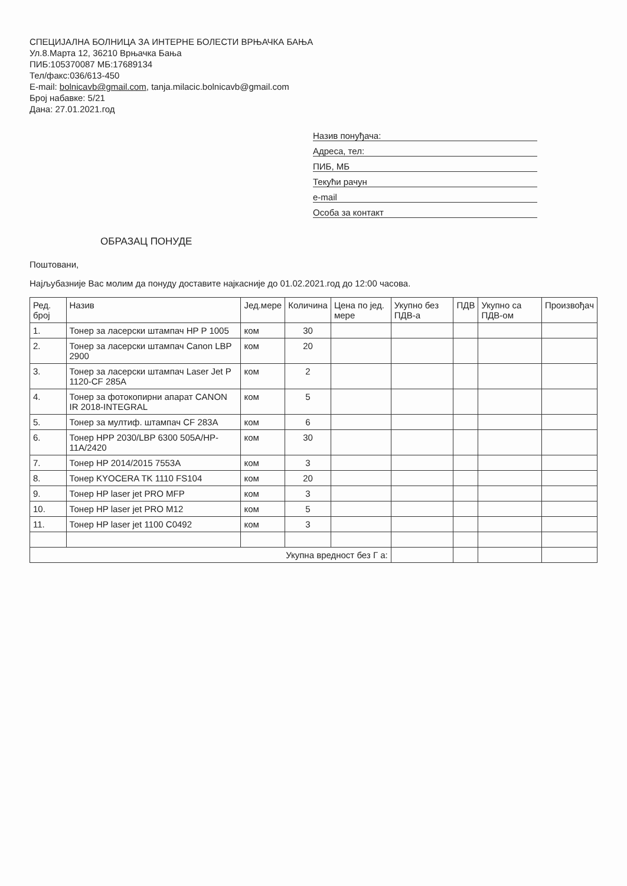СПЕЦИЈАЛНА БОЛНИЦА ЗА ИНТЕРНЕ БОЛЕСТИ ВРЊАЧКА БАЊА
Ул.8.Марта 12, 36210 Врњачка Бања
ПИБ:105370087 МБ:17689134
Тел/факс:036/613-450
E-mail: bolnicavb@gmail.com, tanja.milacic.bolnicavb@gmail.com
Број набавке: 5/21
Дана: 27.01.2021.год
Назив понуђача:
Адреса, тел:
ПИБ, МБ
Текући рачун
e-mail
Особа за контакт
ОБРАЗАЦ ПОНУДЕ
Поштовани,
Најљубазније Вас молим да понуду доставите најкасније до 01.02.2021.год до 12:00 часова.
| Ред. број | Назив | Јед.мере | Количина | Цена по јед. мере | Укупно без ПДВ-а | ПДВ | Укупно са ПДВ-ом | Произвођач |
| --- | --- | --- | --- | --- | --- | --- | --- | --- |
| 1. | Тонер за ласерски штампач HP P 1005 | ком | 30 | | | | | |
| 2. | Тонер за ласерски штампач Canon LBP 2900 | ком | 20 | | | | | |
| 3. | Тонер за ласерски штампач Laser Jet P 1120-CF 285A | ком | 2 | | | | | |
| 4. | Тонер за фотокопирни апарат CANON IR 2018-INTEGRAL | ком | 5 | | | | | |
| 5. | Тонер за мултиф. штампач CF 283A | ком | 6 | | | | | |
| 6. | Тонер HPP 2030/LBP 6300 505A/HP-11A/2420 | ком | 30 | | | | | |
| 7. | Тонер HP 2014/2015 7553A | ком | 3 | | | | | |
| 8. | Тонер KYOCERA TK 1110 FS104 | ком | 20 | | | | | |
| 9. | Тонер HP laser jet PRO MFP | ком | 3 | | | | | |
| 10. | Тонер HP laser jet PRO M12 | ком | 5 | | | | | |
| 11. | Тонер HP laser jet 1100 C0492 | ком | 3 | | | | | |
| Укупна вредност без Г а: | | | | | | | | |